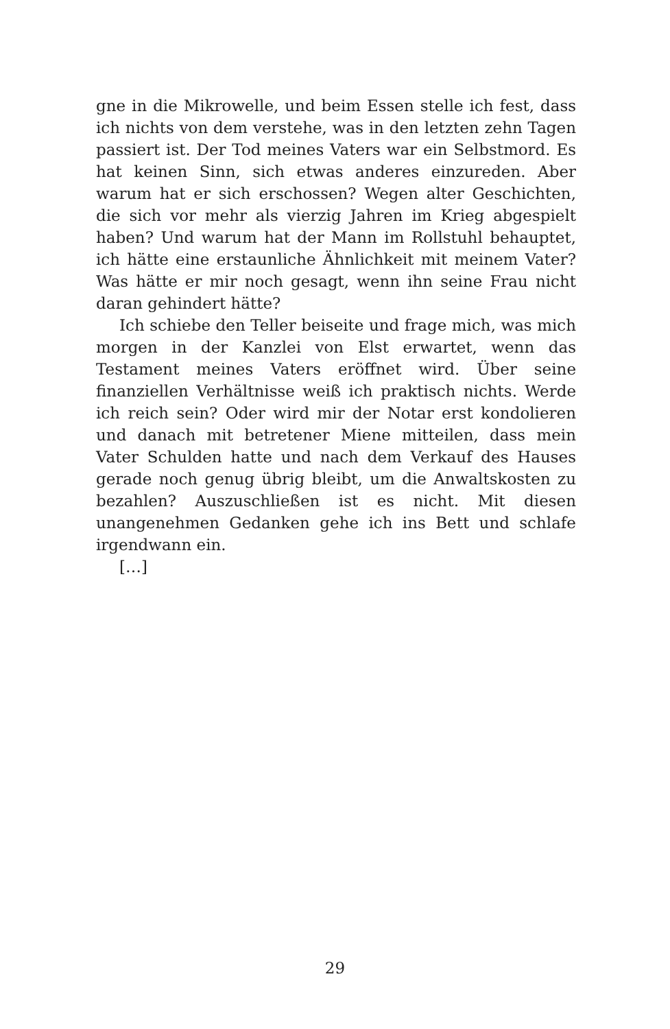gne in die Mikrowelle, und beim Essen stelle ich fest, dass ich nichts von dem verstehe, was in den letzten zehn Tagen passiert ist. Der Tod meines Vaters war ein Selbstmord. Es hat keinen Sinn, sich etwas anderes einzureden. Aber warum hat er sich erschossen? Wegen alter Geschichten, die sich vor mehr als vierzig Jahren im Krieg abgespielt haben? Und warum hat der Mann im Rollstuhl behauptet, ich hätte eine erstaunliche Ähnlichkeit mit meinem Vater? Was hätte er mir noch gesagt, wenn ihn seine Frau nicht daran gehindert hätte?
Ich schiebe den Teller beiseite und frage mich, was mich morgen in der Kanzlei von Elst erwartet, wenn das Testament meines Vaters eröffnet wird. Über seine finanziellen Verhältnisse weiß ich praktisch nichts. Werde ich reich sein? Oder wird mir der Notar erst kondolieren und danach mit betretener Miene mitteilen, dass mein Vater Schulden hatte und nach dem Verkauf des Hauses gerade noch genug übrig bleibt, um die Anwaltskosten zu bezahlen? Auszuschließen ist es nicht. Mit diesen unangenehmen Gedanken gehe ich ins Bett und schlafe irgendwann ein.
[…]
29